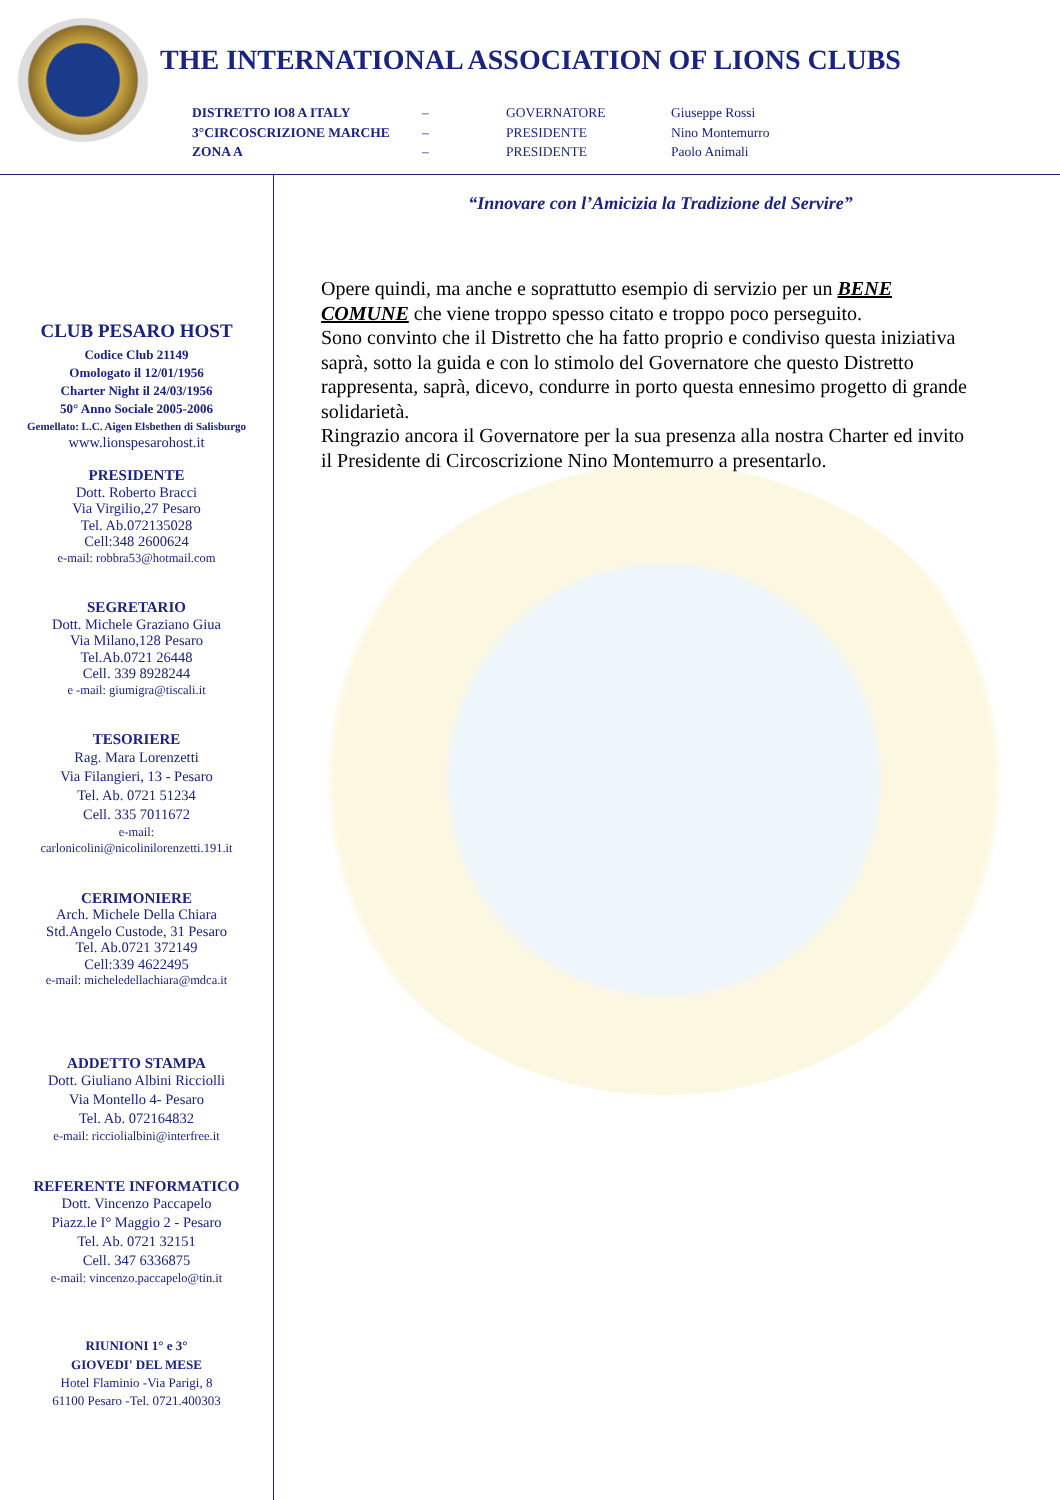THE INTERNATIONAL ASSOCIATION OF LIONS CLUBS
DISTRETTO lO8 A ITALY – GOVERNATORE Giuseppe Rossi 3°CIRCOSCRIZIONE MARCHE – PRESIDENTE Nino Montemurro ZONA A – PRESIDENTE Paolo Animali
CLUB PESARO HOST
Codice Club 21149
Omologato il 12/01/1956
Charter Night il 24/03/1956
50° Anno Sociale 2005-2006
Gemellato: L.C. Aigen Elsbethen di Salisburgo
www.lionspesarohost.it
PRESIDENTE
Dott. Roberto Bracci
Via Virgilio,27 Pesaro
Tel. Ab.072135028
Cell:348 2600624
e-mail: robbra53@hotmail.com
SEGRETARIO
Dott. Michele Graziano Giua
Via Milano,128 Pesaro
Tel.Ab.0721 26448
Cell. 339 8928244
e -mail: giumigra@tiscali.it
TESORIERE
Rag. Mara Lorenzetti
Via Filangieri, 13 - Pesaro
Tel. Ab. 0721 51234
Cell. 335 7011672
e-mail:
carlonicolini@nicolinilorenzetti.191.it
CERIMONIERE
Arch. Michele Della Chiara
Std.Angelo Custode, 31 Pesaro
Tel. Ab.0721 372149
Cell:339 4622495
e-mail: micheledellachiara@mdca.it
ADDETTO STAMPA
Dott. Giuliano Albini Ricciolli
Via Montello 4- Pesaro
Tel. Ab. 072164832
e-mail: ricciolialbini@interfree.it
REFERENTE INFORMATICO
Dott. Vincenzo Paccapelo
Piazz.le I° Maggio 2 - Pesaro
Tel. Ab. 0721 32151
Cell. 347 6336875
e-mail: vincenzo.paccapelo@tin.it
RIUNIONI 1° e 3°
GIOVEDI' DEL MESE
Hotel Flaminio -Via Parigi, 8
61100 Pesaro -Tel. 0721.400303
“Innovare con l’Amicizia la Tradizione del Servire”
Opere quindi, ma anche e soprattutto esempio di servizio per un BENE COMUNE che viene troppo spesso citato e troppo poco perseguito.
Sono convinto che il Distretto che ha fatto proprio e condiviso questa iniziativa saprà, sotto la guida e con lo stimolo del Governatore che questo Distretto rappresenta, saprà, dicevo, condurre in porto questa ennesimo progetto di grande solidarietà.
Ringrazio ancora il Governatore per la sua presenza alla nostra Charter ed invito il Presidente di Circoscrizione Nino Montemurro a presentarlo.